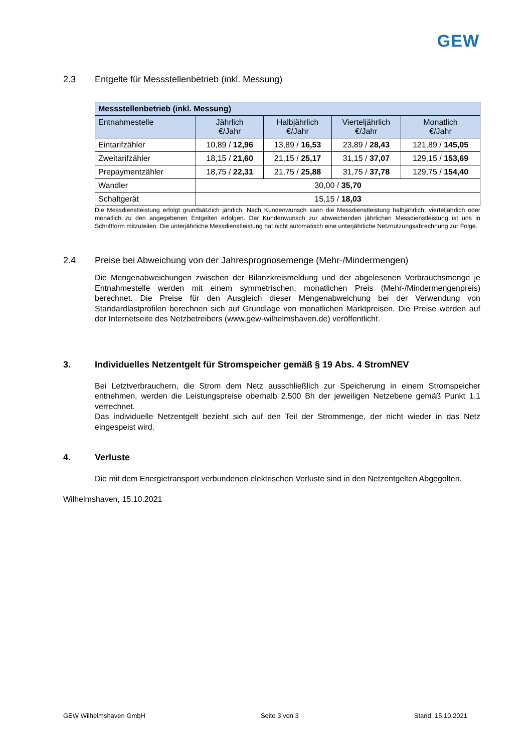GEW
2.3 Entgelte für Messstellenbetrieb (inkl. Messung)
| Messstellenbetrieb (inkl. Messung) | | | | |
| Entnahmestelle | Jährlich €/Jahr | Halbjährlich €/Jahr | Vierteljährlich €/Jahr | Monatlich €/Jahr |
| Eintarifzähler | 10,89 / 12,96 | 13,89 / 16,53 | 23,89 / 28,43 | 121,89 / 145,05 |
| Zweitarifzähler | 18,15 / 21,60 | 21,15 / 25,17 | 31,15 / 37,07 | 129,15 / 153,69 |
| Prepaymentzähler | 18,75 / 22,31 | 21,75 / 25,88 | 31,75 / 37,78 | 129,75 / 154,40 |
| Wandler | 30,00 / 35,70 | | | |
| Schaltgerät | 15,15 / 18,03 | | | |
Die Messdienstleistung erfolgt grundsätzlich jährlich. Nach Kundenwunsch kann die Messdienstleistung halbjährlich, vierteljährlich oder monatlich zu den angegebenen Entgelten erfolgen. Der Kundenwunsch zur abweichenden jährlichen Messdienstleistung ist uns in Schriftform mitzuteilen. Die unterjährliche Messdienstleistung hat nicht automatisch eine unterjährliche Netznutzungsabrechnung zur Folge.
2.4 Preise bei Abweichung von der Jahresprognosemenge (Mehr-/Mindermengen)
Die Mengenabweichungen zwischen der Bilanzkreismeldung und der abgelesenen Verbrauchsmenge je Entnahmestelle werden mit einem symmetrischen, monatlichen Preis (Mehr-/Mindermengenpreis) berechnet. Die Preise für den Ausgleich dieser Mengenabweichung bei der Verwendung von Standardlastprofilen berechnen sich auf Grundlage von monatlichen Marktpreisen. Die Preise werden auf der Internetseite des Netzbetreibers (www.gew-wilhelmshaven.de) veröffentlicht.
3. Individuelles Netzentgelt für Stromspeicher gemäß § 19 Abs. 4 StromNEV
Bei Letztverbrauchern, die Strom dem Netz ausschließlich zur Speicherung in einem Stromspeicher entnehmen, werden die Leistungspreise oberhalb 2.500 Bh der jeweiligen Netzebene gemäß Punkt 1.1 verrechnet.
Das individuelle Netzentgelt bezieht sich auf den Teil der Strommenge, der nicht wieder in das Netz eingespeist wird.
4. Verluste
Die mit dem Energietransport verbundenen elektrischen Verluste sind in den Netzentgelten Abgegolten.
Wilhelmshaven, 15.10.2021
GEW Wilhelmshaven GmbH Seite 3 von 3 Stand: 15.10.2021